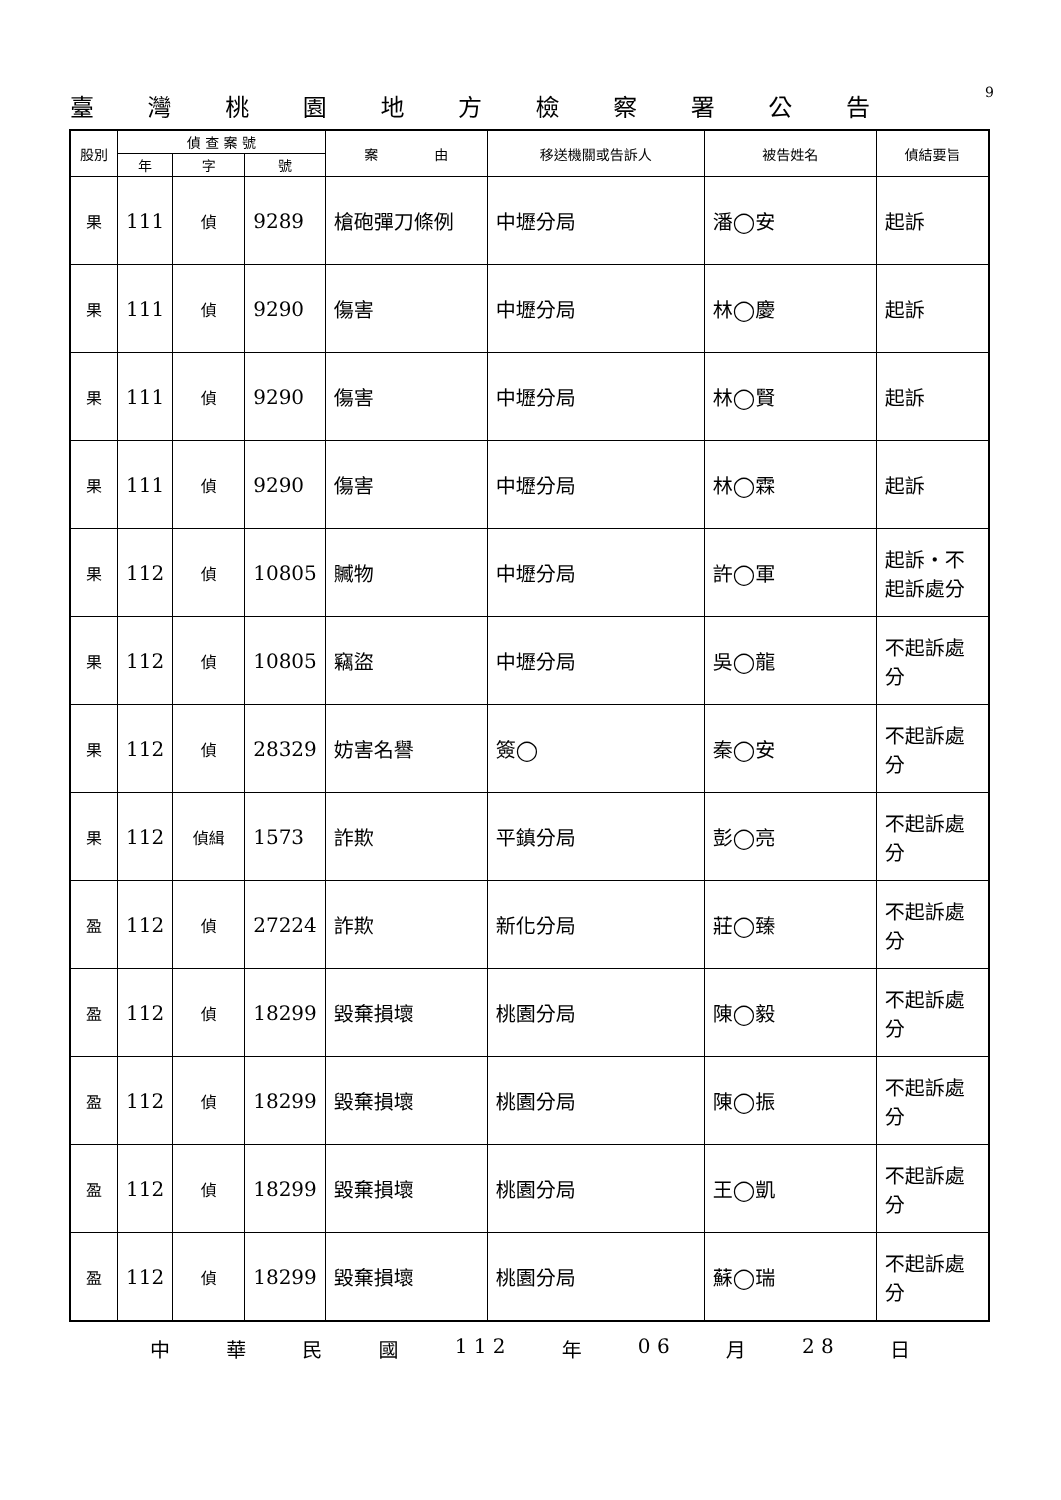9
臺灣桃園地方檢察署公告
| 股別 | 偵 查 案 號 | | | 案 由 | 移送機關或告訴人 | 被告姓名 | 偵結要旨 |
| --- | --- | --- | --- | --- | --- | --- | --- |
| | 年 | 字 | 號 | | | | |
| 果 | 111 | 偵 | 9289 | 槍砲彈刀條例 | 中壢分局 | 潘◯安 | 起訴 |
| 果 | 111 | 偵 | 9290 | 傷害 | 中壢分局 | 林◯慶 | 起訴 |
| 果 | 111 | 偵 | 9290 | 傷害 | 中壢分局 | 林◯賢 | 起訴 |
| 果 | 111 | 偵 | 9290 | 傷害 | 中壢分局 | 林◯霖 | 起訴 |
| 果 | 112 | 偵 | 10805 | 贓物 | 中壢分局 | 許◯軍 | 起訴・不起訴處分 |
| 果 | 112 | 偵 | 10805 | 竊盜 | 中壢分局 | 吳◯龍 | 不起訴處分 |
| 果 | 112 | 偵 | 28329 | 妨害名譽 | 簽◯ | 秦◯安 | 不起訴處分 |
| 果 | 112 | 偵緝 | 1573 | 詐欺 | 平鎮分局 | 彭◯亮 | 不起訴處分 |
| 盈 | 112 | 偵 | 27224 | 詐欺 | 新化分局 | 莊◯臻 | 不起訴處分 |
| 盈 | 112 | 偵 | 18299 | 毀棄損壞 | 桃園分局 | 陳◯毅 | 不起訴處分 |
| 盈 | 112 | 偵 | 18299 | 毀棄損壞 | 桃園分局 | 陳◯振 | 不起訴處分 |
| 盈 | 112 | 偵 | 18299 | 毀棄損壞 | 桃園分局 | 王◯凱 | 不起訴處分 |
| 盈 | 112 | 偵 | 18299 | 毀棄損壞 | 桃園分局 | 蘇◯瑞 | 不起訴處分 |
中華民國 1 1 2 年 0 6 月 2 8 日